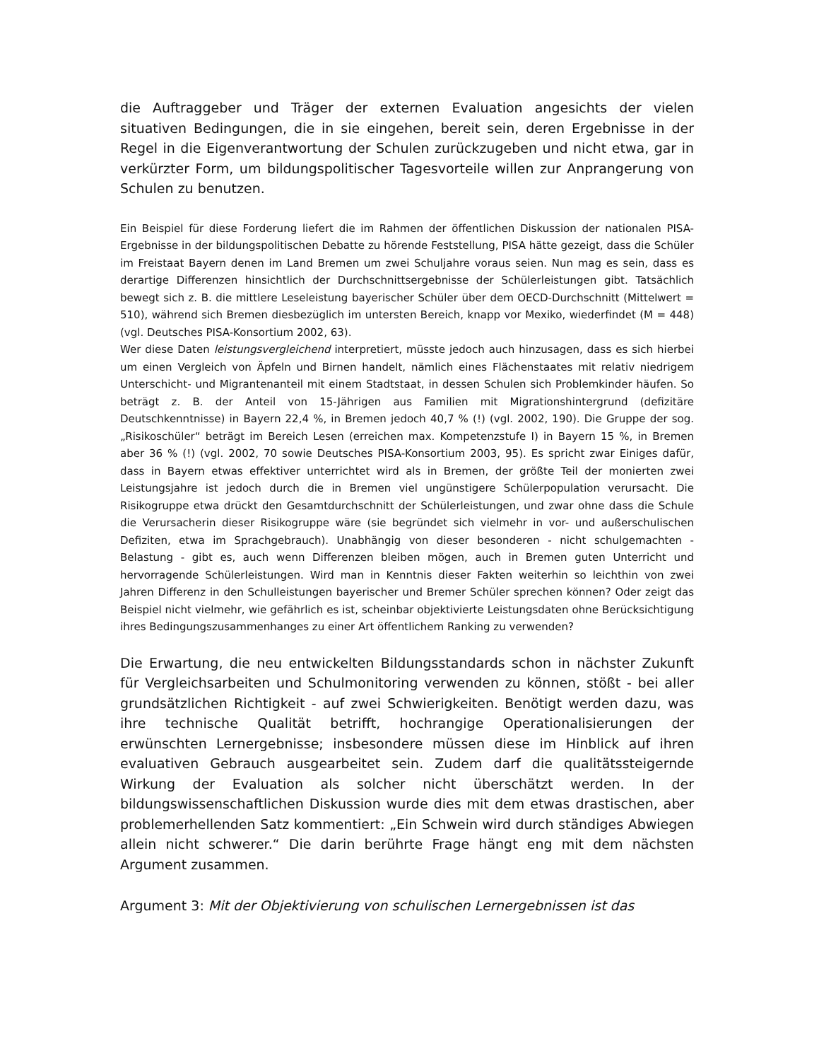die Auftraggeber und Träger der externen Evaluation angesichts der vielen situativen Bedingungen, die in sie eingehen, bereit sein, deren Ergebnisse in der Regel in die Eigenverantwortung der Schulen zurückzugeben und nicht etwa, gar in verkürzter Form, um bildungspolitischer Tagesvorteile willen zur Anprangerung von Schulen zu benutzen.
Ein Beispiel für diese Forderung liefert die im Rahmen der öffentlichen Diskussion der nationalen PISA-Ergebnisse in der bildungspolitischen Debatte zu hörende Feststellung, PISA hätte gezeigt, dass die Schüler im Freistaat Bayern denen im Land Bremen um zwei Schuljahre voraus seien. Nun mag es sein, dass es derartige Differenzen hinsichtlich der Durchschnittsergebnisse der Schülerleistungen gibt. Tatsächlich bewegt sich z. B. die mittlere Leseleistung bayerischer Schüler über dem OECD-Durchschnitt (Mittelwert = 510), während sich Bremen diesbezüglich im untersten Bereich, knapp vor Mexiko, wiederfindet (M = 448) (vgl. Deutsches PISA-Konsortium 2002, 63).
Wer diese Daten leistungsvergleichend interpretiert, müsste jedoch auch hinzusagen, dass es sich hierbei um einen Vergleich von Äpfeln und Birnen handelt, nämlich eines Flächenstaates mit relativ niedrigem Unterschicht- und Migrantenanteil mit einem Stadtstaat, in dessen Schulen sich Problemkinder häufen. So beträgt z. B. der Anteil von 15-Jährigen aus Familien mit Migrationshintergrund (defizitäre Deutschkenntnisse) in Bayern 22,4 %, in Bremen jedoch 40,7 % (!) (vgl. 2002, 190). Die Gruppe der sog. „Risikoschüler“ beträgt im Bereich Lesen (erreichen max. Kompetenzstufe I) in Bayern 15 %, in Bremen aber 36 % (!) (vgl. 2002, 70 sowie Deutsches PISA-Konsortium 2003, 95). Es spricht zwar Einiges dafür, dass in Bayern etwas effektiver unterrichtet wird als in Bremen, der größte Teil der monierten zwei Leistungsjahre ist jedoch durch die in Bremen viel ungünstigere Schülerpopulation verursacht. Die Risikogruppe etwa drückt den Gesamtdurchschnitt der Schülerleistungen, und zwar ohne dass die Schule die Verursacherin dieser Risikogruppe wäre (sie begründet sich vielmehr in vor- und außerschulischen Defiziten, etwa im Sprachgebrauch). Unabhängig von dieser besonderen - nicht schulgemachten - Belastung - gibt es, auch wenn Differenzen bleiben mögen, auch in Bremen guten Unterricht und hervorragende Schülerleistungen. Wird man in Kenntnis dieser Fakten weiterhin so leichthin von zwei Jahren Differenz in den Schulleistungen bayerischer und Bremer Schüler sprechen können? Oder zeigt das Beispiel nicht vielmehr, wie gefährlich es ist, scheinbar objektivierte Leistungsdaten ohne Berücksichtigung ihres Bedingungszusammenhanges zu einer Art öffentlichem Ranking zu verwenden?
Die Erwartung, die neu entwickelten Bildungsstandards schon in nächster Zukunft für Vergleichsarbeiten und Schulmonitoring verwenden zu können, stößt - bei aller grundsätzlichen Richtigkeit - auf zwei Schwierigkeiten. Benötigt werden dazu, was ihre technische Qualität betrifft, hochrangige Operationalisierungen der erwünschten Lernergebnisse; insbesondere müssen diese im Hinblick auf ihren evaluativen Gebrauch ausgearbeitet sein. Zudem darf die qualitätssteigernde Wirkung der Evaluation als solcher nicht überschätzt werden. In der bildungswissenschaftlichen Diskussion wurde dies mit dem etwas drastischen, aber problemerhellenden Satz kommentiert: „Ein Schwein wird durch ständiges Abwiegen allein nicht schwerer.“ Die darin berührte Frage hängt eng mit dem nächsten Argument zusammen.
Argument 3: Mit der Objektivierung von schulischen Lernergebnissen ist das